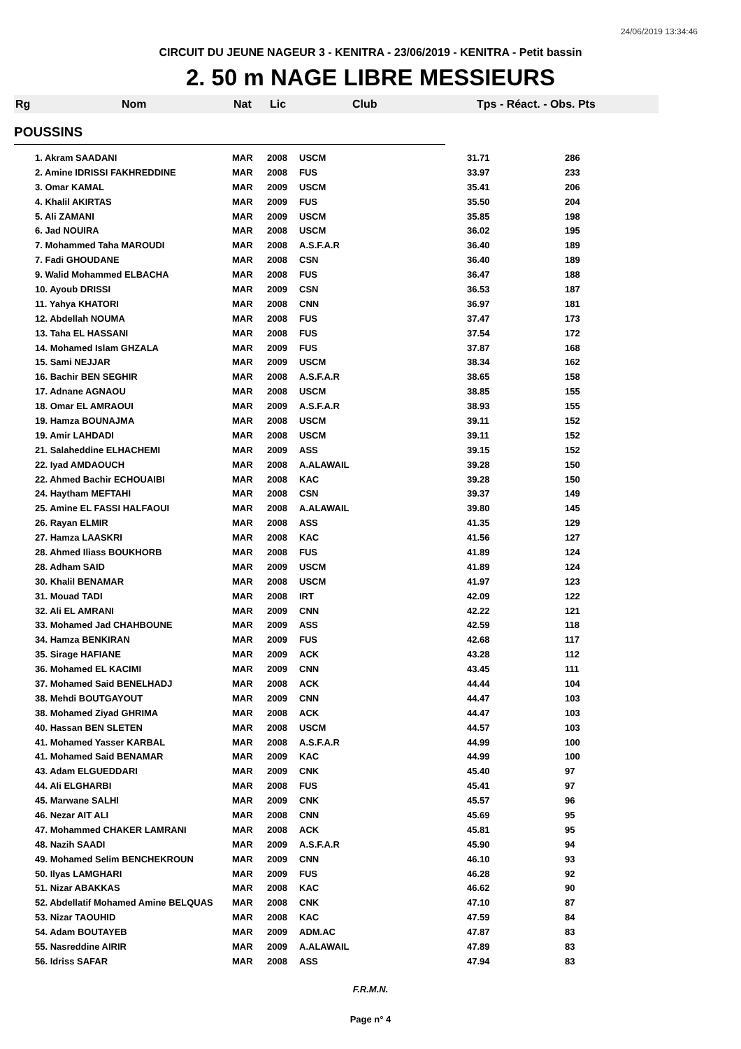24/06/2019 13:34:46
CIRCUIT DU JEUNE NAGEUR 3 - KENITRA - 23/06/2019 - KENITRA - Petit bassin
2. 50 m NAGE LIBRE MESSIEURS
Rg Nom Nat Lic Club Tps - Réact. - Obs. Pts
POUSSINS
| 1. Akram SAADANI | MAR | 2008 | USCM | 31.71 | 286 |
| 2. Amine IDRISSI FAKHREDDINE | MAR | 2008 | FUS | 33.97 | 233 |
| 3. Omar KAMAL | MAR | 2009 | USCM | 35.41 | 206 |
| 4. Khalil AKIRTAS | MAR | 2009 | FUS | 35.50 | 204 |
| 5. Ali ZAMANI | MAR | 2009 | USCM | 35.85 | 198 |
| 6. Jad NOUIRA | MAR | 2008 | USCM | 36.02 | 195 |
| 7. Mohammed Taha MAROUDI | MAR | 2008 | A.S.F.A.R | 36.40 | 189 |
| 7. Fadi GHOUDANE | MAR | 2008 | CSN | 36.40 | 189 |
| 9. Walid Mohammed ELBACHA | MAR | 2008 | FUS | 36.47 | 188 |
| 10. Ayoub DRISSI | MAR | 2009 | CSN | 36.53 | 187 |
| 11. Yahya KHATORI | MAR | 2008 | CNN | 36.97 | 181 |
| 12. Abdellah NOUMA | MAR | 2008 | FUS | 37.47 | 173 |
| 13. Taha EL HASSANI | MAR | 2008 | FUS | 37.54 | 172 |
| 14. Mohamed Islam GHZALA | MAR | 2009 | FUS | 37.87 | 168 |
| 15. Sami NEJJAR | MAR | 2009 | USCM | 38.34 | 162 |
| 16. Bachir BEN SEGHIR | MAR | 2008 | A.S.F.A.R | 38.65 | 158 |
| 17. Adnane AGNAOU | MAR | 2008 | USCM | 38.85 | 155 |
| 18. Omar EL AMRAOUI | MAR | 2009 | A.S.F.A.R | 38.93 | 155 |
| 19. Hamza BOUNAJMA | MAR | 2008 | USCM | 39.11 | 152 |
| 19. Amir LAHDADI | MAR | 2008 | USCM | 39.11 | 152 |
| 21. Salaheddine ELHACHEMI | MAR | 2009 | ASS | 39.15 | 152 |
| 22. Iyad AMDAOUCH | MAR | 2008 | A.ALAWAIL | 39.28 | 150 |
| 22. Ahmed Bachir ECHOUAIBI | MAR | 2008 | KAC | 39.28 | 150 |
| 24. Haytham MEFTAHI | MAR | 2008 | CSN | 39.37 | 149 |
| 25. Amine EL FASSI HALFAOUI | MAR | 2008 | A.ALAWAIL | 39.80 | 145 |
| 26. Rayan ELMIR | MAR | 2008 | ASS | 41.35 | 129 |
| 27. Hamza LAASKRI | MAR | 2008 | KAC | 41.56 | 127 |
| 28. Ahmed Iliass BOUKHORB | MAR | 2008 | FUS | 41.89 | 124 |
| 28. Adham SAID | MAR | 2009 | USCM | 41.89 | 124 |
| 30. Khalil BENAMAR | MAR | 2008 | USCM | 41.97 | 123 |
| 31. Mouad TADI | MAR | 2008 | IRT | 42.09 | 122 |
| 32. Ali EL AMRANI | MAR | 2009 | CNN | 42.22 | 121 |
| 33. Mohamed Jad CHAHBOUNE | MAR | 2009 | ASS | 42.59 | 118 |
| 34. Hamza BENKIRAN | MAR | 2009 | FUS | 42.68 | 117 |
| 35. Sirage HAFIANE | MAR | 2009 | ACK | 43.28 | 112 |
| 36. Mohamed EL KACIMI | MAR | 2009 | CNN | 43.45 | 111 |
| 37. Mohamed Said BENELHADJ | MAR | 2008 | ACK | 44.44 | 104 |
| 38. Mehdi BOUTGAYOUT | MAR | 2009 | CNN | 44.47 | 103 |
| 38. Mohamed Ziyad GHRIMA | MAR | 2008 | ACK | 44.47 | 103 |
| 40. Hassan BEN SLETEN | MAR | 2008 | USCM | 44.57 | 103 |
| 41. Mohamed Yasser KARBAL | MAR | 2008 | A.S.F.A.R | 44.99 | 100 |
| 41. Mohamed Said BENAMAR | MAR | 2009 | KAC | 44.99 | 100 |
| 43. Adam ELGUEDDARI | MAR | 2009 | CNK | 45.40 | 97 |
| 44. Ali ELGHARBI | MAR | 2008 | FUS | 45.41 | 97 |
| 45. Marwane SALHI | MAR | 2009 | CNK | 45.57 | 96 |
| 46. Nezar AIT ALI | MAR | 2008 | CNN | 45.69 | 95 |
| 47. Mohammed CHAKER LAMRANI | MAR | 2008 | ACK | 45.81 | 95 |
| 48. Nazih SAADI | MAR | 2009 | A.S.F.A.R | 45.90 | 94 |
| 49. Mohamed Selim BENCHEKROUN | MAR | 2009 | CNN | 46.10 | 93 |
| 50. Ilyas LAMGHARI | MAR | 2009 | FUS | 46.28 | 92 |
| 51. Nizar ABAKKAS | MAR | 2008 | KAC | 46.62 | 90 |
| 52. Abdellatif Mohamed Amine BELQUAS | MAR | 2008 | CNK | 47.10 | 87 |
| 53. Nizar TAOUHID | MAR | 2008 | KAC | 47.59 | 84 |
| 54. Adam BOUTAYEB | MAR | 2009 | ADM.AC | 47.87 | 83 |
| 55. Nasreddine AIRIR | MAR | 2009 | A.ALAWAIL | 47.89 | 83 |
| 56. Idriss SAFAR | MAR | 2008 | ASS | 47.94 | 83 |
F.R.M.N.
Page n° 4